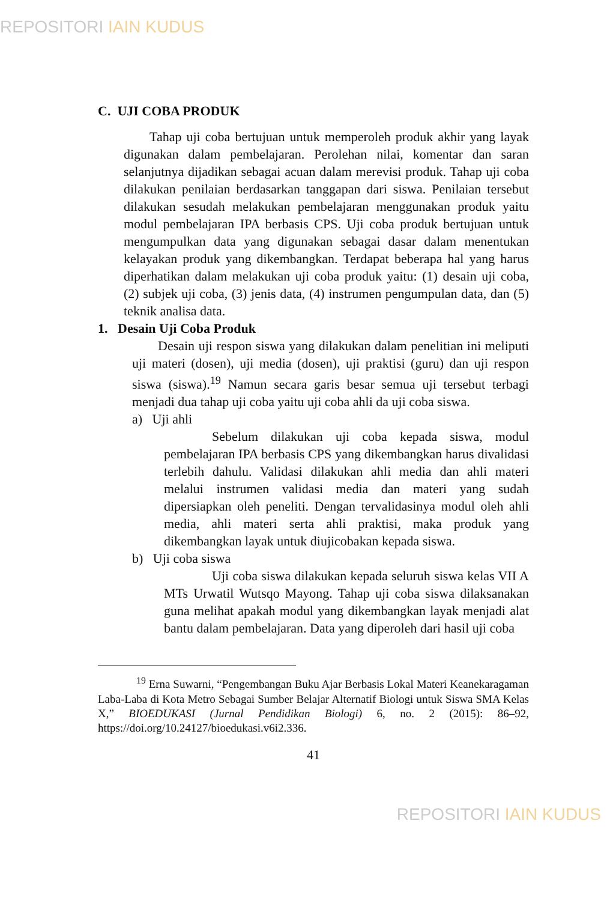REPOSITORI IAIN KUDUS
C. UJI COBA PRODUK
Tahap uji coba bertujuan untuk memperoleh produk akhir yang layak digunakan dalam pembelajaran. Perolehan nilai, komentar dan saran selanjutnya dijadikan sebagai acuan dalam merevisi produk. Tahap uji coba dilakukan penilaian berdasarkan tanggapan dari siswa. Penilaian tersebut dilakukan sesudah melakukan pembelajaran menggunakan produk yaitu modul pembelajaran IPA berbasis CPS. Uji coba produk bertujuan untuk mengumpulkan data yang digunakan sebagai dasar dalam menentukan kelayakan produk yang dikembangkan. Terdapat beberapa hal yang harus diperhatikan dalam melakukan uji coba produk yaitu: (1) desain uji coba, (2) subjek uji coba, (3) jenis data, (4) instrumen pengumpulan data, dan (5) teknik analisa data.
1. Desain Uji Coba Produk
Desain uji respon siswa yang dilakukan dalam penelitian ini meliputi uji materi (dosen), uji media (dosen), uji praktisi (guru) dan uji respon siswa (siswa).<sup>19</sup> Namun secara garis besar semua uji tersebut terbagi menjadi dua tahap uji coba yaitu uji coba ahli da uji coba siswa.
a) Uji ahli
Sebelum dilakukan uji coba kepada siswa, modul pembelajaran IPA berbasis CPS yang dikembangkan harus divalidasi terlebih dahulu. Validasi dilakukan ahli media dan ahli materi melalui instrumen validasi media dan materi yang sudah dipersiapkan oleh peneliti. Dengan tervalidasinya modul oleh ahli media, ahli materi serta ahli praktisi, maka produk yang dikembangkan layak untuk diujicobakan kepada siswa.
b) Uji coba siswa
Uji coba siswa dilakukan kepada seluruh siswa kelas VII A MTs Urwatil Wutsqo Mayong. Tahap uji coba siswa dilaksanakan guna melihat apakah modul yang dikembangkan layak menjadi alat bantu dalam pembelajaran. Data yang diperoleh dari hasil uji coba
<sup>19</sup> Erna Suwarni, “Pengembangan Buku Ajar Berbasis Lokal Materi Keanekaragaman Laba-Laba di Kota Metro Sebagai Sumber Belajar Alternatif Biologi untuk Siswa SMA Kelas X,” BIOEDUKASI (Jurnal Pendidikan Biologi) 6, no. 2 (2015): 86–92, https://doi.org/10.24127/bioedukasi.v6i2.336.
41
REPOSITORI IAIN KUDUS